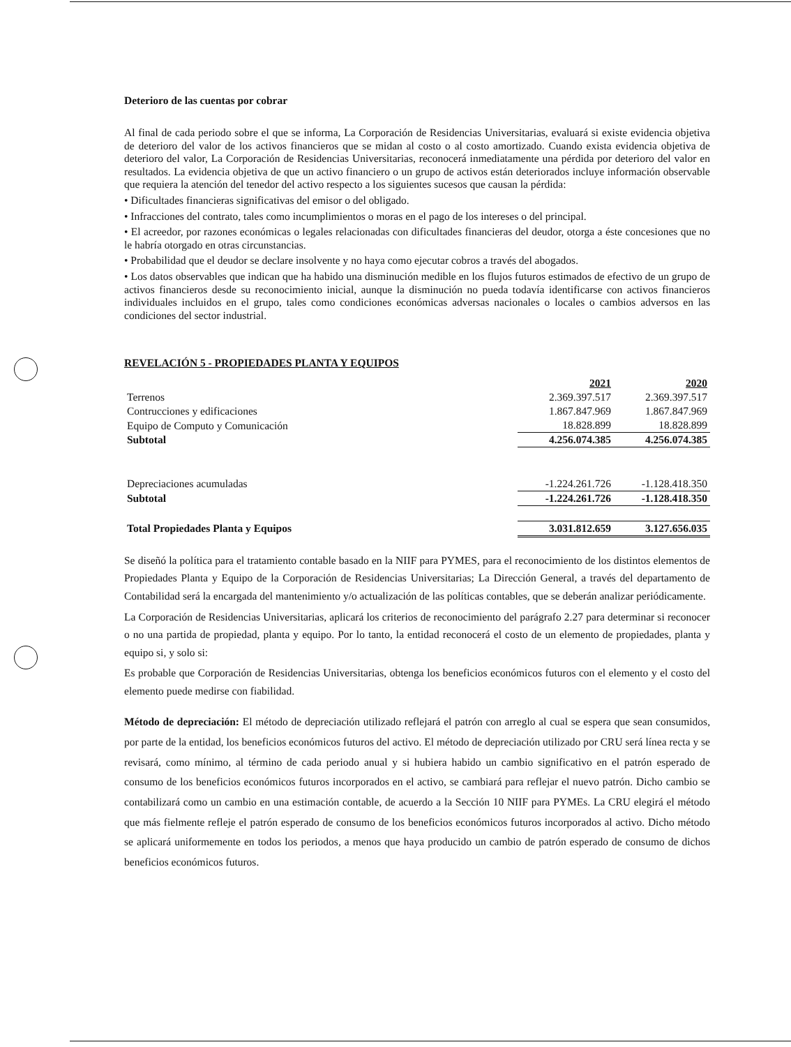Deterioro de las cuentas por cobrar
Al final de cada periodo sobre el que se informa, La Corporación de Residencias Universitarias, evaluará si existe evidencia objetiva de deterioro del valor de los activos financieros que se midan al costo o al costo amortizado. Cuando exista evidencia objetiva de deterioro del valor, La Corporación de Residencias Universitarias, reconocerá inmediatamente una pérdida por deterioro del valor en resultados. La evidencia objetiva de que un activo financiero o un grupo de activos están deteriorados incluye información observable que requiera la atención del tenedor del activo respecto a los siguientes sucesos que causan la pérdida:
• Dificultades financieras significativas del emisor o del obligado.
• Infracciones del contrato, tales como incumplimientos o moras en el pago de los intereses o del principal.
• El acreedor, por razones económicas o legales relacionadas con dificultades financieras del deudor, otorga a éste concesiones que no le habría otorgado en otras circunstancias.
• Probabilidad que el deudor se declare insolvente y no haya como ejecutar cobros a través del abogados.
• Los datos observables que indican que ha habido una disminución medible en los flujos futuros estimados de efectivo de un grupo de activos financieros desde su reconocimiento inicial, aunque la disminución no pueda todavía identificarse con activos financieros individuales incluidos en el grupo, tales como condiciones económicas adversas nacionales o locales o cambios adversos en las condiciones del sector industrial.
REVELACIÓN 5 - PROPIEDADES PLANTA Y EQUIPOS
| | 2021 | 2020 |
| Terrenos | 2.369.397.517 | 2.369.397.517 |
| Contrucciones y edificaciones | 1.867.847.969 | 1.867.847.969 |
| Equipo de Computo y Comunicación | 18.828.899 | 18.828.899 |
| Subtotal | 4.256.074.385 | 4.256.074.385 |
| Depreciaciones acumuladas | -1.224.261.726 | -1.128.418.350 |
| Subtotal | -1.224.261.726 | -1.128.418.350 |
| Total Propiedades Planta y Equipos | 3.031.812.659 | 3.127.656.035 |
Se diseñó la política para el tratamiento contable basado en la NIIF para PYMES, para el reconocimiento de los distintos elementos de Propiedades Planta y Equipo de la Corporación de Residencias Universitarias; La Dirección General, a través del departamento de Contabilidad será la encargada del mantenimiento y/o actualización de las políticas contables, que se deberán analizar periódicamente.
La Corporación de Residencias Universitarias, aplicará los criterios de reconocimiento del parágrafo 2.27 para determinar si reconocer o no una partida de propiedad, planta y equipo. Por lo tanto, la entidad reconocerá el costo de un elemento de propiedades, planta y equipo si, y solo si:
Es probable que Corporación de Residencias Universitarias, obtenga los beneficios económicos futuros con el elemento y el costo del elemento puede medirse con fiabilidad.
Método de depreciación: El método de depreciación utilizado reflejará el patrón con arreglo al cual se espera que sean consumidos, por parte de la entidad, los beneficios económicos futuros del activo. El método de depreciación utilizado por CRU será línea recta y se revisará, como mínimo, al término de cada periodo anual y si hubiera habido un cambio significativo en el patrón esperado de consumo de los beneficios económicos futuros incorporados en el activo, se cambiará para reflejar el nuevo patrón. Dicho cambio se contabilizará como un cambio en una estimación contable, de acuerdo a la Sección 10 NIIF para PYMEs. La CRU elegirá el método que más fielmente refleje el patrón esperado de consumo de los beneficios económicos futuros incorporados al activo. Dicho método se aplicará uniformemente en todos los periodos, a menos que haya producido un cambio de patrón esperado de consumo de dichos beneficios económicos futuros.